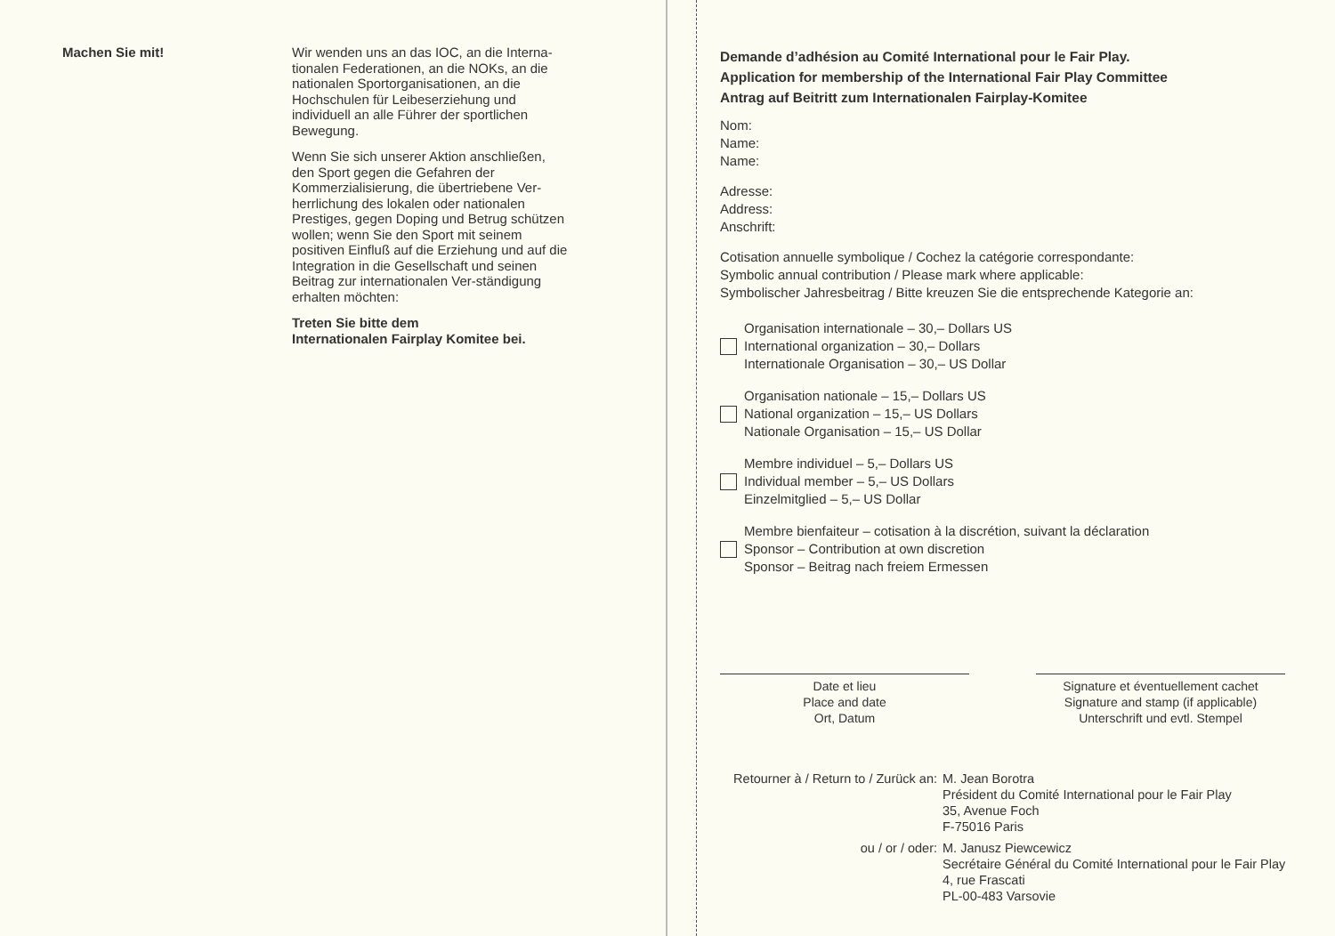Machen Sie mit!
Wir wenden uns an das IOC, an die Interna-tionalen Federationen, an die NOKs, an die nationalen Sportorganisationen, an die Hochschulen für Leibeserziehung und individuell an alle Führer der sportlichen Bewegung.
Wenn Sie sich unserer Aktion anschließen, den Sport gegen die Gefahren der Kommerzialisierung, die übertriebene Ver-herrlichung des lokalen oder nationalen Prestiges, gegen Doping und Betrug schützen wollen; wenn Sie den Sport mit seinem positiven Einfluß auf die Erziehung und auf die Integration in die Gesellschaft und seinen Beitrag zur internationalen Ver-ständigung erhalten möchten:
Treten Sie bitte dem
Internationalen Fairplay Komitee bei.
Demande d’adhésion au Comité International pour le Fair Play.
Application for membership of the International Fair Play Committee
Antrag auf Beitritt zum Internationalen Fairplay-Komitee
Nom:
Name:
Name:
Adresse:
Address:
Anschrift:
Cotisation annuelle symbolique / Cochez la catégorie correspondante:
Symbolic annual contribution / Please mark where applicable:
Symbolischer Jahresbeitrag / Bitte kreuzen Sie die entsprechende Kategorie an:
Organisation internationale – 30,– Dollars US
International organization – 30,– Dollars
Internationale Organisation – 30,– US Dollar
Organisation nationale – 15,– Dollars US
National organization – 15,– US Dollars
Nationale Organisation – 15,– US Dollar
Membre individuel – 5,– Dollars US
Individual member – 5,– US Dollars
Einzelmitglied – 5,– US Dollar
Membre bienfaiteur – cotisation à la discrétion, suivant la déclaration
Sponsor – Contribution at own discretion
Sponsor – Beitrag nach freiem Ermessen
Date et lieu
Place and date
Ort, Datum
Signature et éventuellement cachet
Signature and stamp (if applicable)
Unterschrift und evtl. Stempel
Retourner à / Return to / Zurück an:
M. Jean Borotra
Président du Comité International pour le Fair Play
35, Avenue Foch
F-75016 Paris
ou / or / oder:
M. Janusz Piewcewicz
Secrétaire Général du Comité International pour le Fair Play
4, rue Frascati
PL-00-483 Varsovie